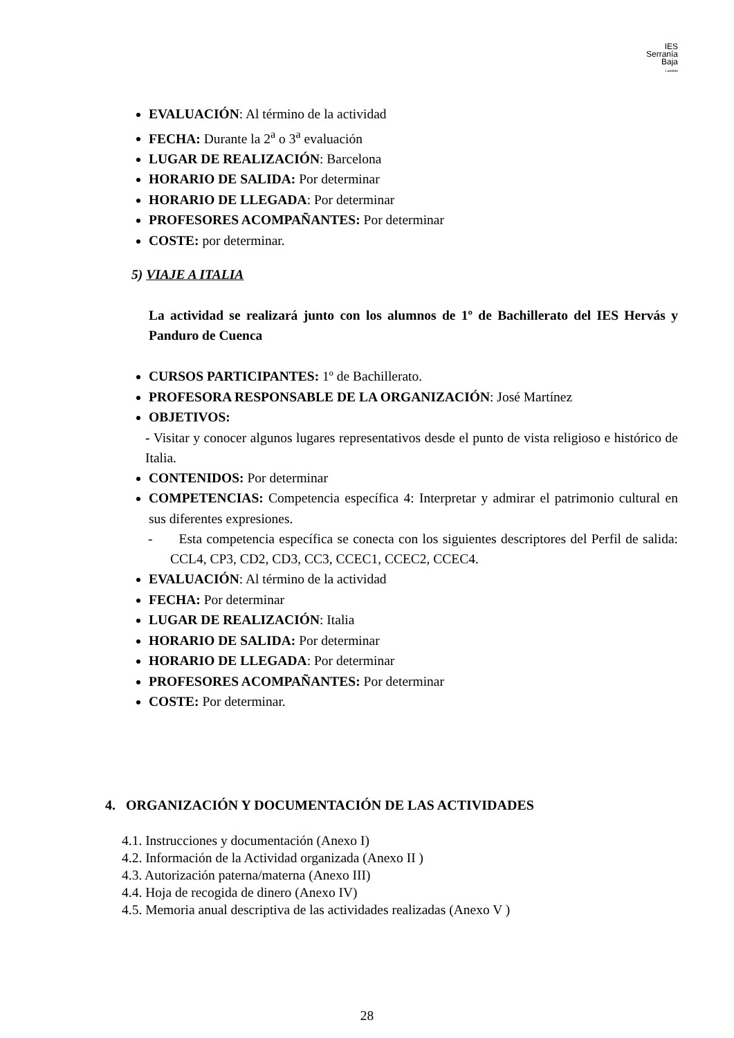IES
Serranía
Baja
Landete
EVALUACIÓN: Al término de la actividad
FECHA: Durante la 2<sup>a</sup> o 3<sup>a</sup> evaluación
LUGAR DE REALIZACIÓN: Barcelona
HORARIO DE SALIDA: Por determinar
HORARIO DE LLEGADA: Por determinar
PROFESORES ACOMPAÑANTES: Por determinar
COSTE: por determinar.
5) VIAJE A ITALIA
La actividad se realizará junto con los alumnos de 1º de Bachillerato del IES Hervás y Panduro de Cuenca
CURSOS PARTICIPANTES: 1º de Bachillerato.
PROFESORA RESPONSABLE DE LA ORGANIZACIÓN: José Martínez
OBJETIVOS:
- Visitar y conocer algunos lugares representativos desde el punto de vista religioso e histórico de Italia.
CONTENIDOS: Por determinar
COMPETENCIAS: Competencia específica 4: Interpretar y admirar el patrimonio cultural en sus diferentes expresiones.
- Esta competencia específica se conecta con los siguientes descriptores del Perfil de salida: CCL4, CP3, CD2, CD3, CC3, CCEC1, CCEC2, CCEC4.
EVALUACIÓN: Al término de la actividad
FECHA: Por determinar
LUGAR DE REALIZACIÓN: Italia
HORARIO DE SALIDA: Por determinar
HORARIO DE LLEGADA: Por determinar
PROFESORES ACOMPAÑANTES: Por determinar
COSTE: Por determinar.
4. ORGANIZACIÓN Y DOCUMENTACIÓN DE LAS ACTIVIDADES
4.1. Instrucciones y documentación (Anexo I)
4.2. Información de la Actividad organizada (Anexo II )
4.3. Autorización paterna/materna (Anexo III)
4.4. Hoja de recogida de dinero (Anexo IV)
4.5. Memoria anual descriptiva de las actividades realizadas (Anexo V )
28